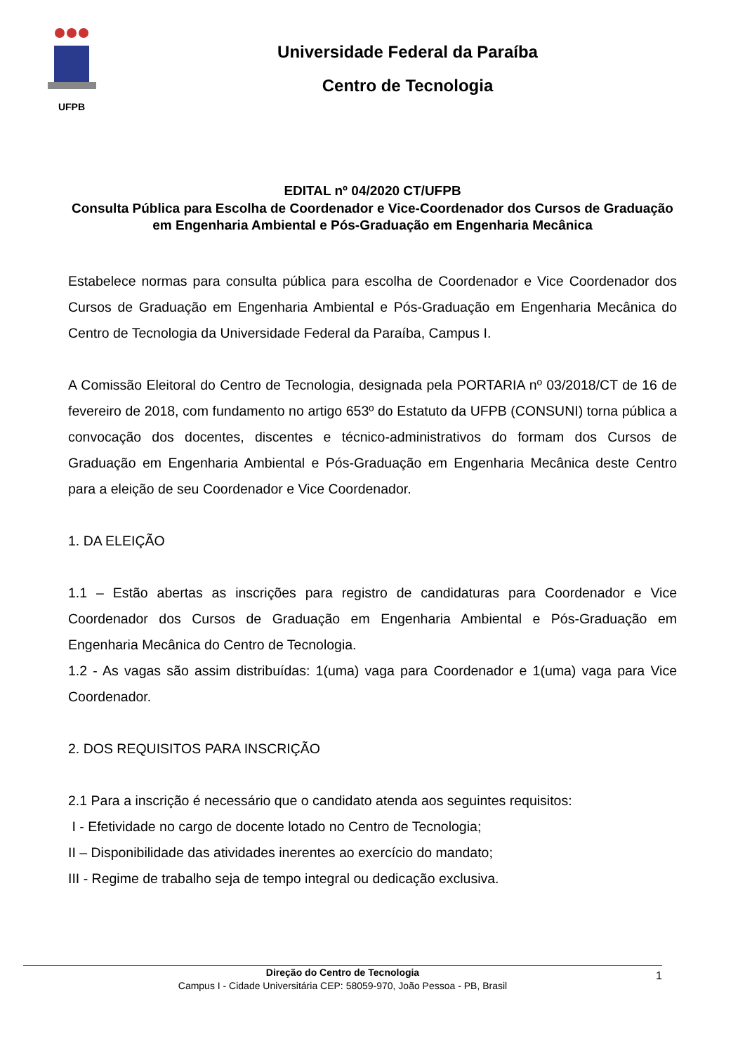UFPB
Universidade Federal da Paraíba
Centro de Tecnologia
EDITAL nº 04/2020 CT/UFPB
Consulta Pública para Escolha de Coordenador e Vice-Coordenador dos Cursos de Graduação em Engenharia Ambiental e Pós-Graduação em Engenharia Mecânica
Estabelece normas para consulta pública para escolha de Coordenador e Vice Coordenador dos Cursos de Graduação em Engenharia Ambiental e Pós-Graduação em Engenharia Mecânica do Centro de Tecnologia da Universidade Federal da Paraíba, Campus I.
A Comissão Eleitoral do Centro de Tecnologia, designada pela PORTARIA nº 03/2018/CT de 16 de fevereiro de 2018, com fundamento no artigo 653º do Estatuto da UFPB (CONSUNI) torna pública a convocação dos docentes, discentes e técnico-administrativos do formam dos Cursos de Graduação em Engenharia Ambiental e Pós-Graduação em Engenharia Mecânica deste Centro para a eleição de seu Coordenador e Vice Coordenador.
1. DA ELEIÇÃO
1.1 – Estão abertas as inscrições para registro de candidaturas para Coordenador e Vice Coordenador dos Cursos de Graduação em Engenharia Ambiental e Pós-Graduação em Engenharia Mecânica do Centro de Tecnologia.
1.2 - As vagas são assim distribuídas: 1(uma) vaga para Coordenador e 1(uma) vaga para Vice Coordenador.
2. DOS REQUISITOS PARA INSCRIÇÃO
2.1 Para a inscrição é necessário que o candidato atenda aos seguintes requisitos:
I - Efetividade no cargo de docente lotado no Centro de Tecnologia;
II – Disponibilidade das atividades inerentes ao exercício do mandato;
III - Regime de trabalho seja de tempo integral ou dedicação exclusiva.
Direção do Centro de Tecnologia
Campus I - Cidade Universitária CEP: 58059-970, João Pessoa - PB, Brasil
1